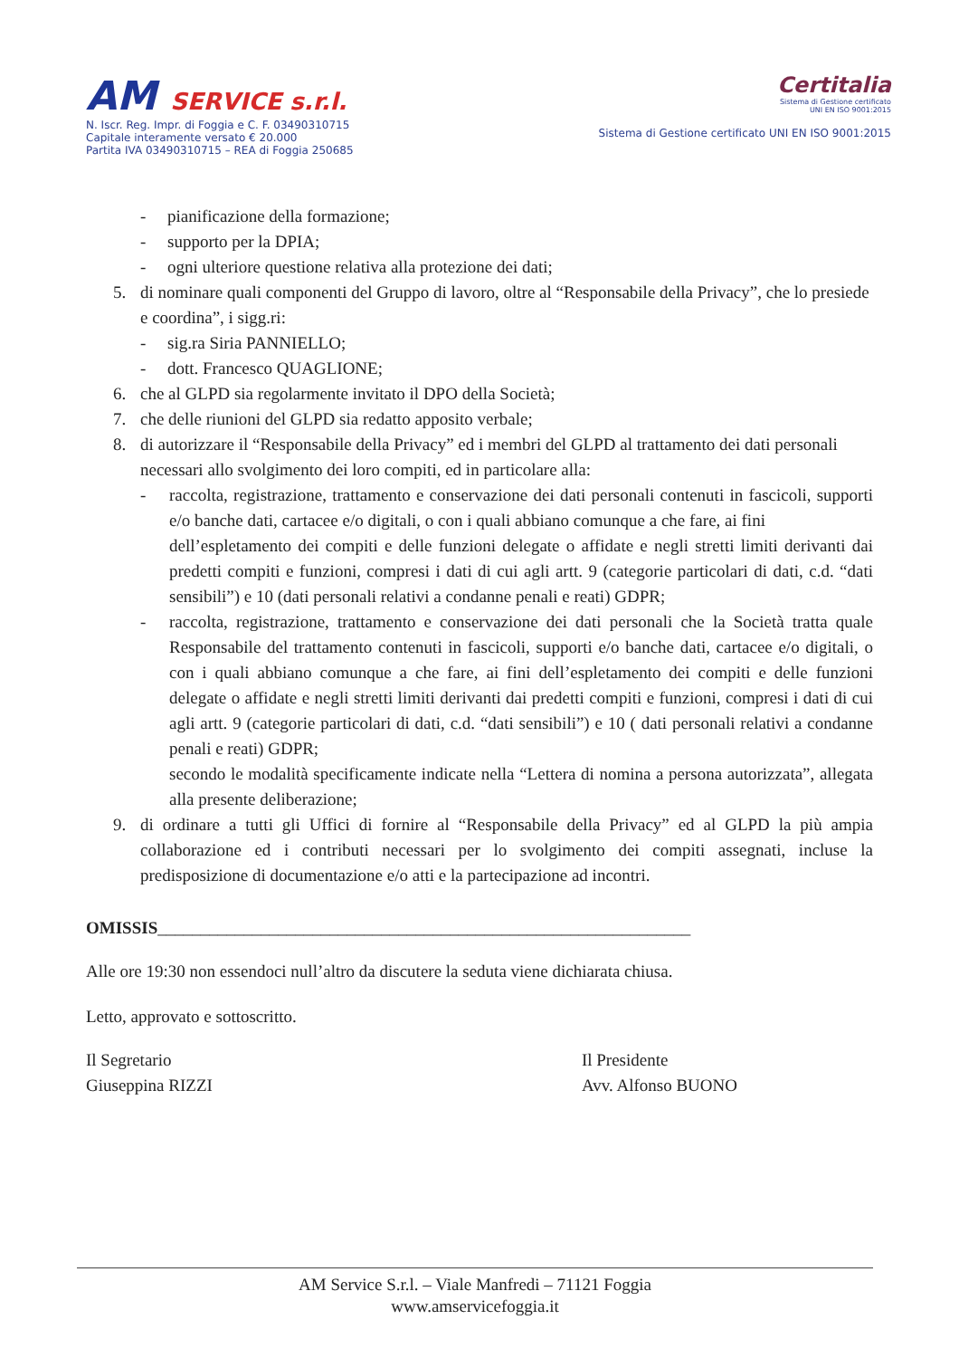AM SERVICE s.r.l.
N. Iscr. Reg. Impr. di Foggia e C. F. 03490310715
Capitale interamente versato € 20.000
Partita IVA 03490310715 – REA di Foggia 250685
Certitalia
Sistema di Gestione certificato
UNI EN ISO 9001:2015
Sistema di Gestione certificato UNI EN ISO 9001:2015
- pianificazione della formazione;
- supporto per la DPIA;
- ogni ulteriore questione relativa alla protezione dei dati;
5. di nominare quali componenti del Gruppo di lavoro, oltre al “Responsabile della Privacy”, che lo presiede e coordina”, i sigg.ri:
- sig.ra Siria PANNIELLO;
- dott. Francesco QUAGLIONE;
6. che al GLPD sia regolarmente invitato il DPO della Società;
7. che delle riunioni del GLPD sia redatto apposito verbale;
8. di autorizzare il “Responsabile della Privacy” ed i membri del GLPD al trattamento dei dati personali necessari allo svolgimento dei loro compiti, ed in particolare alla:
- raccolta, registrazione, trattamento e conservazione dei dati personali contenuti in fascicoli, supporti e/o banche dati, cartacee e/o digitali, o con i quali abbiano comunque a che fare, ai fini
dell’espletamento dei compiti e delle funzioni delegate o affidate e negli stretti limiti derivanti dai predetti compiti e funzioni, compresi i dati di cui agli artt. 9 (categorie particolari di dati, c.d. “dati sensibili”) e 10 (dati personali relativi a condanne penali e reati) GDPR;
- raccolta, registrazione, trattamento e conservazione dei dati personali che la Società tratta quale Responsabile del trattamento contenuti in fascicoli, supporti e/o banche dati, cartacee e/o digitali, o con i quali abbiano comunque a che fare, ai fini dell’espletamento dei compiti e delle funzioni delegate o affidate e negli stretti limiti derivanti dai predetti compiti e funzioni, compresi i dati di cui agli artt. 9 (categorie particolari di dati, c.d. “dati sensibili”) e 10 ( dati personali relativi a condanne penali e reati) GDPR;
secondo le modalità specificamente indicate nella “Lettera di nomina a persona autorizzata”, allegata alla presente deliberazione;
9. di ordinare a tutti gli Uffici di fornire al “Responsabile della Privacy” ed al GLPD la più ampia collaborazione ed i contributi necessari per lo svolgimento dei compiti assegnati, incluse la predisposizione di documentazione e/o atti e la partecipazione ad incontri.
OMISSIS______________________________________________________________
Alle ore 19:30 non essendoci null’altro da discutere la seduta viene dichiarata chiusa.
Letto, approvato e sottoscritto.
Il Segretario
Giuseppina RIZZI
Il Presidente
Avv. Alfonso BUONO
AM Service S.r.l. – Viale Manfredi – 71121 Foggia
www.amservicefoggia.it